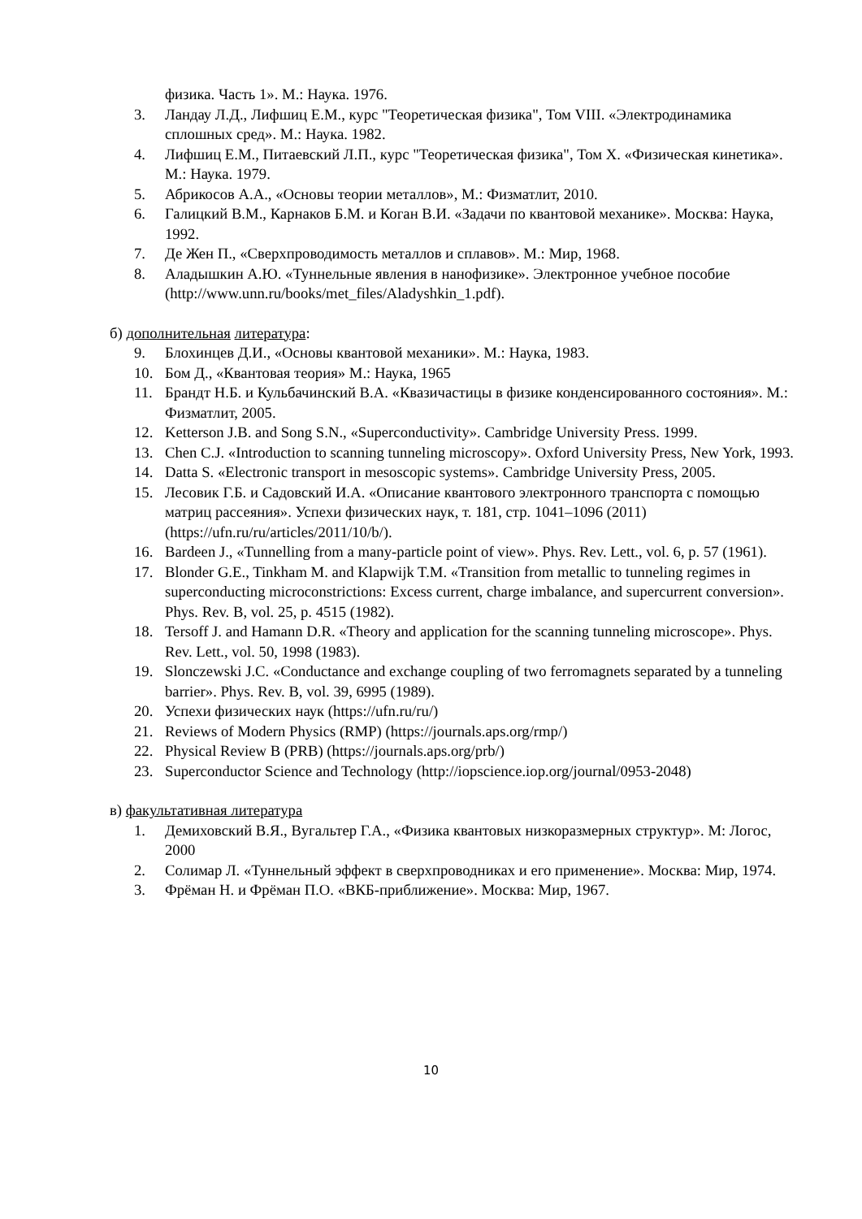физика. Часть 1». М.: Наука. 1976.
3. Ландау Л.Д., Лифшиц Е.М., курс "Теоретическая физика", Том VIII. «Электродинамика сплошных сред». М.: Наука. 1982.
4. Лифшиц Е.М., Питаевский Л.П., курс "Теоретическая физика", Том X. «Физическая кинетика». М.: Наука. 1979.
5. Абрикосов А.А., «Основы теории металлов», М.: Физматлит, 2010.
6. Галицкий В.М., Карнаков Б.М. и Коган В.И. «Задачи по квантовой механике». Москва: Наука, 1992.
7. Де Жен П., «Сверхпроводимость металлов и сплавов». М.: Мир, 1968.
8. Аладышкин А.Ю. «Туннельные явления в нанофизике». Электронное учебное пособие (http://www.unn.ru/books/met_files/Aladyshkin_1.pdf).
б) дополнительная литература:
9. Блохинцев Д.И., «Основы квантовой механики». М.: Наука, 1983.
10. Бом Д., «Квантовая теория» М.: Наука, 1965
11. Брандт Н.Б. и Кульбачинский В.А. «Квазичастицы в физике конденсированного состояния». М.: Физматлит, 2005.
12. Ketterson J.B. and Song S.N., «Superconductivity». Cambridge University Press. 1999.
13. Chen C.J. «Introduction to scanning tunneling microscopy». Oxford University Press, New York, 1993.
14. Datta S. «Electronic transport in mesoscopic systems». Cambridge University Press, 2005.
15. Лесовик Г.Б. и Садовский И.А. «Описание квантового электронного транспорта с помощью матриц рассеяния». Успехи физических наук, т. 181, стр. 1041–1096 (2011) (https://ufn.ru/ru/articles/2011/10/b/).
16. Bardeen J., «Tunnelling from a many-particle point of view». Phys. Rev. Lett., vol. 6, p. 57 (1961).
17. Blonder G.E., Tinkham M. and Klapwijk T.M. «Transition from metallic to tunneling regimes in superconducting microconstrictions: Excess current, charge imbalance, and supercurrent conversion». Phys. Rev. B, vol. 25, p. 4515 (1982).
18. Tersoff J. and Hamann D.R. «Theory and application for the scanning tunneling microscope». Phys. Rev. Lett., vol. 50, 1998 (1983).
19. Slonczewski J.C. «Conductance and exchange coupling of two ferromagnets separated by a tunneling barrier». Phys. Rev. B, vol. 39, 6995 (1989).
20. Успехи физических наук (https://ufn.ru/ru/)
21. Reviews of Modern Physics (RMP) (https://journals.aps.org/rmp/)
22. Physical Review B (PRB) (https://journals.aps.org/prb/)
23. Superconductor Science and Technology (http://iopscience.iop.org/journal/0953-2048)
в) факультативная литература
1. Демиховский В.Я., Вугальтер Г.А., «Физика квантовых низкоразмерных структур». М: Логос, 2000
2. Солимар Л. «Туннельный эффект в сверхпроводниках и его применение». Москва: Мир, 1974.
3. Фрёман Н. и Фрёман П.О. «ВКБ-приближение». Москва: Мир, 1967.
10